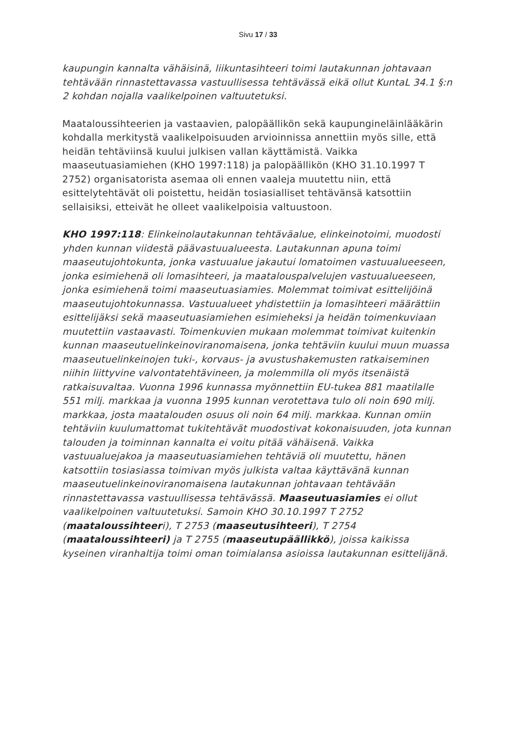Sivu 17 / 33
kaupungin kannalta vähäisinä, liikuntasihteeri toimi lautakunnan johtavaan tehtävään rinnastettavassa vastuullisessa tehtävässä eikä ollut KuntaL 34.1 §:n 2 kohdan nojalla vaalikelpoinen valtuutetuksi.
Maataloussihteerien ja vastaavien, palopäällikön sekä kaupungineläinlääkärin kohdalla merkitystä vaalikelpoisuuden arvioinnissa annettiin myös sille, että heidän tehtäviinsä kuului julkisen vallan käyttämistä. Vaikka maaseutuasiamiehen (KHO 1997:118) ja palopäällikön (KHO 31.10.1997 T 2752) organisatorista asemaa oli ennen vaaleja muutettu niin, että esittelytehtävät oli poistettu, heidän tosiasialliset tehtävänsä katsottiin sellaisiksi, etteivät he olleet vaalikelpoisia valtuustoon.
KHO 1997:118: Elinkeinolautakunnan tehtäväalue, elinkeinotoimi, muodosti yhden kunnan viidestä päävastuualueesta. Lautakunnan apuna toimi maaseutujohtokunta, jonka vastuualue jakautui lomatoimen vastuualueeseen, jonka esimiehenä oli lomasihteeri, ja maatalouspalvelujen vastuualueeseen, jonka esimiehenä toimi maaseutuasiamies. Molemmat toimivat esittelijöinä maaseutujohtokunnassa. Vastuualueet yhdistettiin ja lomasihteeri määrättiin esittelijäksi sekä maaseutuasiamiehen esimieheksi ja heidän toimenkuviaan muutettiin vastaavasti. Toimenkuvien mukaan molemmat toimivat kuitenkin kunnan maaseutuelinkeinoviranomaisena, jonka tehtäviin kuului muun muassa maaseutuelinkeinojen tuki-, korvaus- ja avustushakemusten ratkaiseminen niihin liittyvine valvontatehtävineen, ja molemmilla oli myös itsenäistä ratkaisuvaltaa. Vuonna 1996 kunnassa myönnettiin EU-tukea 881 maatilalle 551 milj. markkaa ja vuonna 1995 kunnan verotettava tulo oli noin 690 milj. markkaa, josta maatalouden osuus oli noin 64 milj. markkaa. Kunnan omiin tehtäviin kuulumattomat tukitehtävät muodostivat kokonaisuuden, jota kunnan talouden ja toiminnan kannalta ei voitu pitää vähäisenä. Vaikka vastuualuejakoa ja maaseutuasiamiehen tehtäviä oli muutettu, hänen katsottiin tosiasiassa toimivan myös julkista valtaa käyttävänä kunnan maaseutuelinkeinoviranomaisena lautakunnan johtavaan tehtävään rinnastettavassa vastuullisessa tehtävässä. Maaseutuasiamies ei ollut vaalikelpoinen valtuutetuksi. Samoin KHO 30.10.1997 T 2752 (maataloussihteeri), T 2753 (maaseutusihteeri), T 2754 (maataloussihteeri) ja T 2755 (maaseutupäällikkö), joissa kaikissa kyseinen viranhaltija toimi oman toimialansa asioissa lautakunnan esittelijänä.